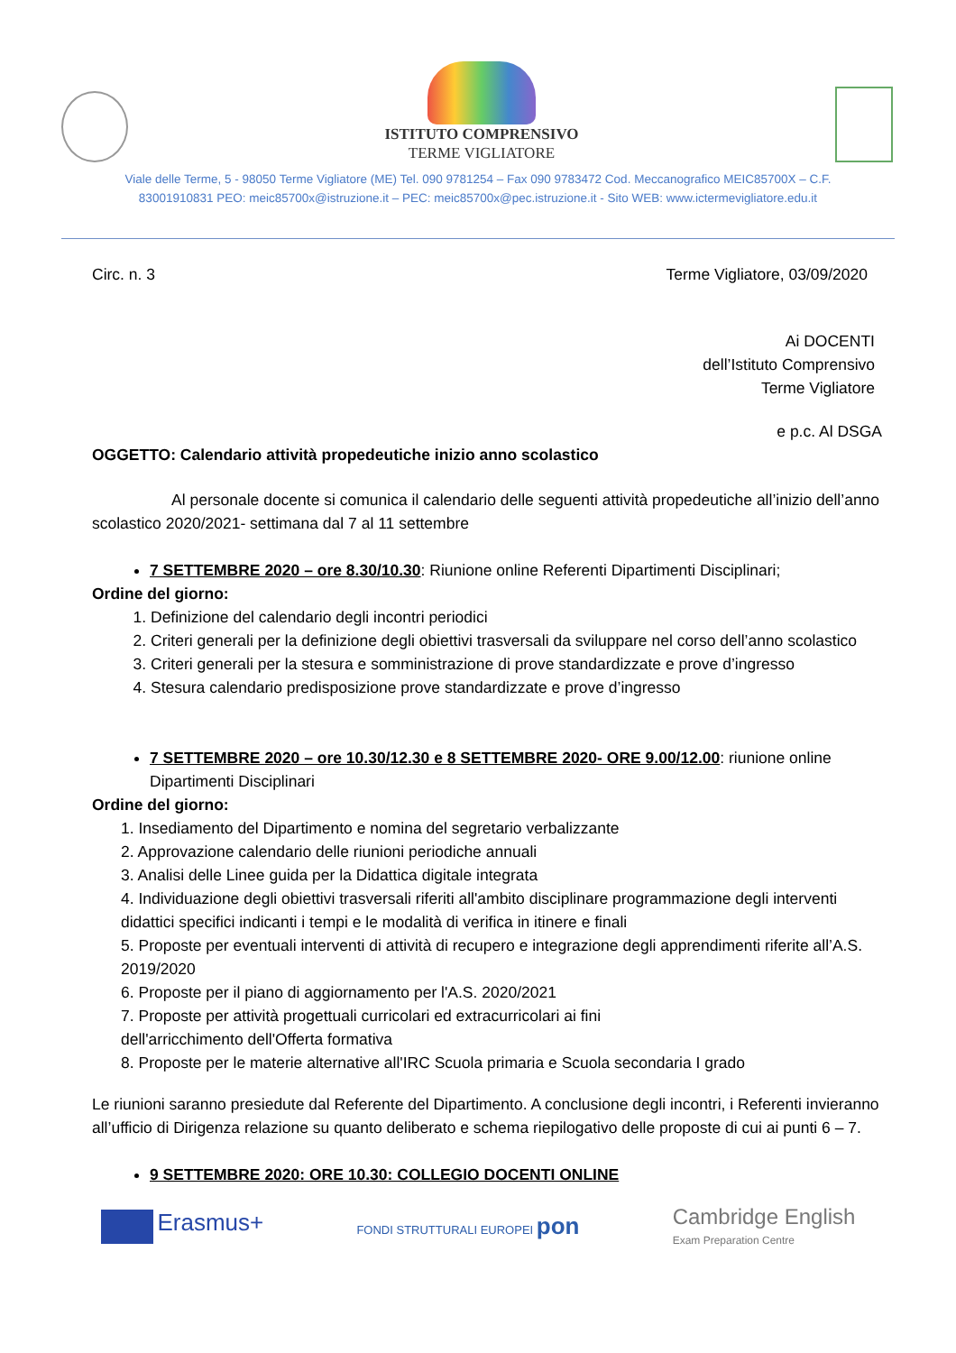ISTITUTO COMPRENSIVO
TERME VIGLIATORE
Viale delle Terme, 5 - 98050 Terme Vigliatore (ME) Tel. 090 9781254 – Fax 090 9783472 Cod. Meccanografico MEIC85700X – C.F.
83001910831 PEO: meic85700x@istruzione.it – PEC: meic85700x@pec.istruzione.it - Sito WEB: www.ictermevigliatore.edu.it
Circ. n. 3 Terme Vigliatore, 03/09/2020
Ai DOCENTI
dell’Istituto Comprensivo
Terme Vigliatore
e p.c. Al DSGA
OGGETTO: Calendario attività propedeutiche inizio anno scolastico
Al personale docente si comunica il calendario delle seguenti attività propedeutiche all’inizio dell’anno scolastico 2020/2021- settimana dal 7 al 11 settembre
7 SETTEMBRE 2020 – ore 8.30/10.30: Riunione online Referenti Dipartimenti Disciplinari;
Ordine del giorno:
1. Definizione del calendario degli incontri periodici
2. Criteri generali per la definizione degli obiettivi trasversali da sviluppare nel corso dell’anno scolastico
3. Criteri generali per la stesura e somministrazione di prove standardizzate e prove d’ingresso
4. Stesura calendario predisposizione prove standardizzate e prove d’ingresso
7 SETTEMBRE 2020 – ore 10.30/12.30 e 8 SETTEMBRE 2020- ORE 9.00/12.00: riunione online Dipartimenti Disciplinari
Ordine del giorno:
1. Insediamento del Dipartimento e nomina del segretario verbalizzante
2. Approvazione calendario delle riunioni periodiche annuali
3. Analisi delle Linee guida per la Didattica digitale integrata
4. Individuazione degli obiettivi trasversali riferiti all'ambito disciplinare programmazione degli interventi didattici specifici indicanti i tempi e le modalità di verifica in itinere e finali
5. Proposte per eventuali interventi di attività di recupero e integrazione degli apprendimenti riferite all’A.S. 2019/2020
6. Proposte per il piano di aggiornamento per l'A.S. 2020/2021
7. Proposte per attività progettuali curricolari ed extracurricolari ai fini
dell'arricchimento dell'Offerta formativa
8. Proposte per le materie alternative all'IRC Scuola primaria e Scuola secondaria I grado
Le riunioni saranno presiedute dal Referente del Dipartimento. A conclusione degli incontri, i Referenti invieranno all’ufficio di Dirigenza relazione su quanto deliberato e schema riepilogativo delle proposte di cui ai punti 6 – 7.
9 SETTEMBRE 2020: ORE 10.30: COLLEGIO DOCENTI ONLINE
Erasmus+
FONDI STRUTTURALI EUROPEI pon
Cambridge English
Exam Preparation Centre